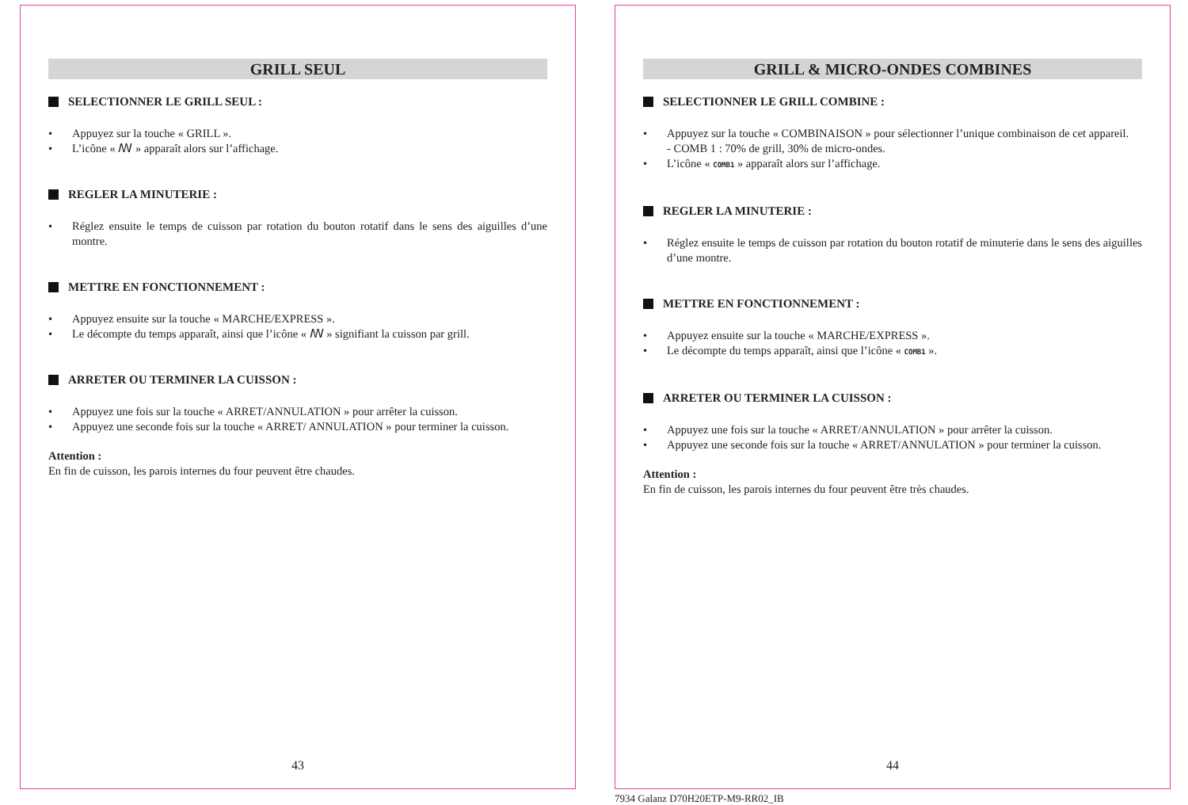GRILL SEUL
SELECTIONNER LE GRILL SEUL :
• Appuyez sur la touche « GRILL ».
• L’icône « ꟿ » apparaît alors sur l’affichage.
REGLER LA MINUTERIE :
• Réglez ensuite le temps de cuisson par rotation du bouton rotatif dans le sens des aiguilles d’une montre.
METTRE EN FONCTIONNEMENT :
• Appuyez ensuite sur la touche « MARCHE/EXPRESS ».
• Le décompte du temps apparaît, ainsi que l’icône « ꟿ » signifiant la cuisson par grill.
ARRETER OU TERMINER LA CUISSON :
• Appuyez une fois sur la touche « ARRET/ANNULATION » pour arrêter la cuisson.
• Appuyez une seconde fois sur la touche « ARRET/ ANNULATION » pour terminer la cuisson.
Attention :
En fin de cuisson, les parois internes du four peuvent être chaudes.
43
GRILL & MICRO-ONDES COMBINES
SELECTIONNER LE GRILL COMBINE :
• Appuyez sur la touche « COMBINAISON » pour sélectionner l’unique combinaison de cet appareil.
- COMB 1 : 70% de grill, 30% de micro-ondes.
• L’icône « COMB1 » apparaît alors sur l’affichage.
REGLER LA MINUTERIE :
• Réglez ensuite le temps de cuisson par rotation du bouton rotatif de minuterie dans le sens des aiguilles d’une montre.
METTRE EN FONCTIONNEMENT :
• Appuyez ensuite sur la touche « MARCHE/EXPRESS ».
• Le décompte du temps apparaît, ainsi que l’icône « COMB1 ».
ARRETER OU TERMINER LA CUISSON :
• Appuyez une fois sur la touche « ARRET/ANNULATION » pour arrêter la cuisson.
• Appuyez une seconde fois sur la touche « ARRET/ANNULATION » pour terminer la cuisson.
Attention :
En fin de cuisson, les parois internes du four peuvent être très chaudes.
44
7934 Galanz D70H20ETP-M9-RR02_IB